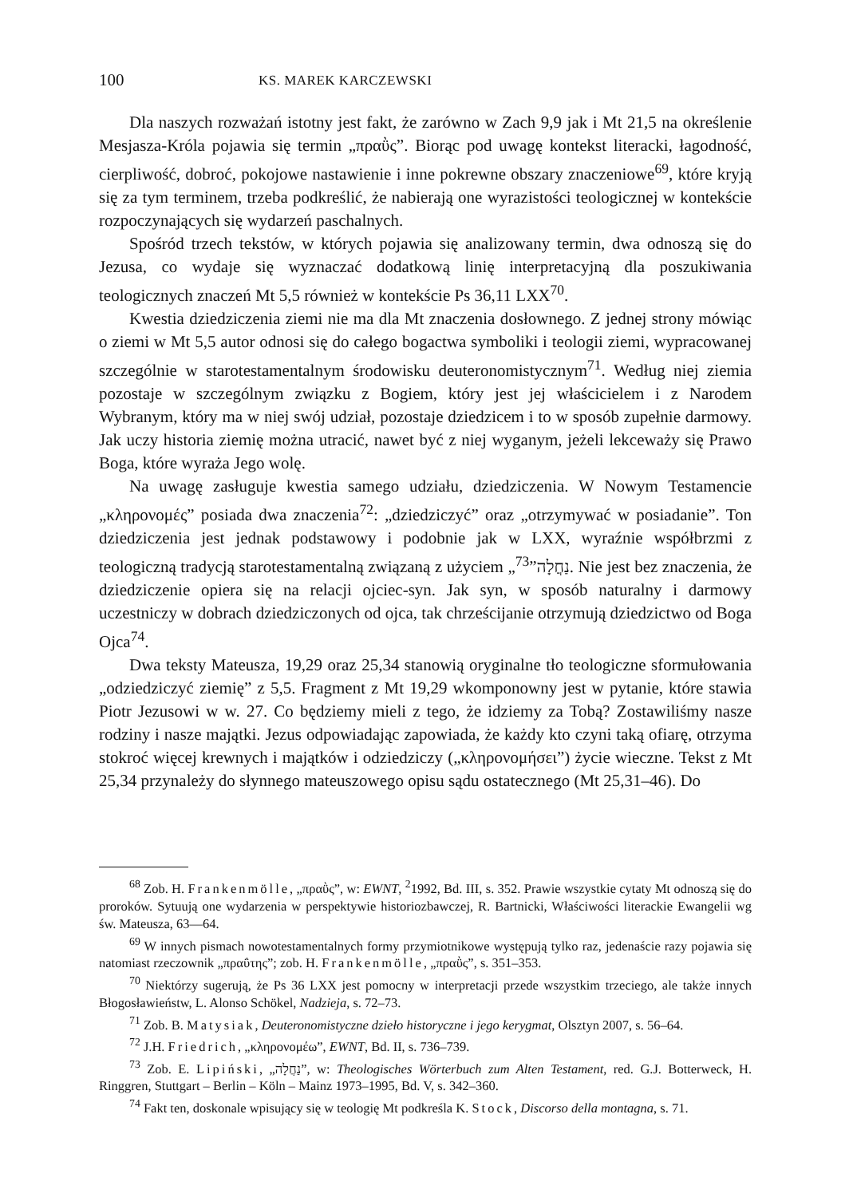100 KS. MAREK KARCZEWSKI
Dla naszych rozważań istotny jest fakt, że zarówno w Zach 9,9 jak i Mt 21,5 na określenie Mesjasza-Króla pojawia się termin „πραῢς”. Biorąc pod uwagę kontekst literacki, łagodność, cierpliwość, dobroć, pokojowe nastawienie i inne pokrewne obszary znaczeniowe<sup>69</sup>, które kryją się za tym terminem, trzeba podkreślić, że nabierają one wyrazistości teologicznej w kontekście rozpoczynających się wydarzeń paschalnych.
Spośród trzech tekstów, w których pojawia się analizowany termin, dwa odnoszą się do Jezusa, co wydaje się wyznaczać dodatkową linię interpretacyjną dla poszukiwania teologicznych znaczeń Mt 5,5 również w kontekście Ps 36,11 LXX<sup>70</sup>.
Kwestia dziedziczenia ziemi nie ma dla Mt znaczenia dosłownego. Z jednej strony mówiąc o ziemi w Mt 5,5 autor odnosi się do całego bogactwa symboliki i teologii ziemi, wypracowanej szczególnie w starotestamentalnym środowisku deuteronomistycznym<sup>71</sup>. Według niej ziemia pozostaje w szczególnym związku z Bogiem, który jest jej właścicielem i z Narodem Wybranym, który ma w niej swój udział, pozostaje dziedzicem i to w sposób zupełnie darmowy. Jak uczy historia ziemię można utracić, nawet być z niej wyganym, jeżeli lekceważy się Prawo Boga, które wyraża Jego wolę.
Na uwagę zasługuje kwestia samego udziału, dziedziczenia. W Nowym Testamencie „κληρονομές” posiada dwa znaczenia<sup>72</sup>: „dziedziczyć” oraz „otrzymywać w posiadanie”. Ton dziedziczenia jest jednak podstawowy i podobnie jak w LXX, wyraźnie współbrzmi z teologiczną tradycją starotestamentalną związaną z użyciem „נַחֲלָה”<sup>73</sup>. Nie jest bez znaczenia, że dziedziczenie opiera się na relacji ojciec-syn. Jak syn, w sposób naturalny i darmowy uczestniczy w dobrach dziedziczonych od ojca, tak chrześcijanie otrzymują dziedzictwo od Boga Ojca<sup>74</sup>.
Dwa teksty Mateusza, 19,29 oraz 25,34 stanowią oryginalne tło teologiczne sformułowania „odziedziczyć ziemię” z 5,5. Fragment z Mt 19,29 wkomponowny jest w pytanie, które stawia Piotr Jezusowi w w. 27. Co będziemy mieli z tego, że idziemy za Tobą? Zostawiliśmy nasze rodziny i nasze majątki. Jezus odpowiadając zapowiada, że każdy kto czyni taką ofiarę, otrzyma stokroć więcej krewnych i majątków i odziedziczy („κληρονομήσει”) życie wieczne. Tekst z Mt 25,34 przynależy do słynnego mateuszowego opisu sądu ostatecznego (Mt 25,31–46). Do
<sup>68</sup> Zob. H. Frankenmölle, „πραῢς”, w: EWNT, <sup>2</sup>1992, Bd. III, s. 352. Prawie wszystkie cytaty Mt odnoszą się do proroków. Sytuują one wydarzenia w perspektywie historiozbawczej, R. Bartnicki, Właściwości literackie Ewangelii wg św. Mateusza, 63—64.
<sup>69</sup> W innych pismach nowotestamentalnych formy przymiotnikowe występują tylko raz, jedenaście razy pojawia się natomiast rzeczownik „πραΰτης”; zob. H. Frankenmölle, „πραῢς”, s. 351–353.
<sup>70</sup> Niektórzy sugerują, że Ps 36 LXX jest pomocny w interpretacji przede wszystkim trzeciego, ale także innych Błogosławieństw, L. Alonso Schökel, Nadzieja, s. 72–73.
<sup>71</sup> Zob. B. Matysiak, Deuteronomistyczne dzieło historyczne i jego kerygmat, Olsztyn 2007, s. 56–64.
<sup>72</sup> J.H. Friedrich, „κληρονομέω”, EWNT, Bd. II, s. 736–739.
<sup>73</sup> Zob. E. Lipiński, „נַחֲלָה”, w: Theologisches Wörterbuch zum Alten Testament, red. G.J. Botterweck, H. Ringgren, Stuttgart – Berlin – Köln – Mainz 1973–1995, Bd. V, s. 342–360.
<sup>74</sup> Fakt ten, doskonale wpisujący się w teologię Mt podkreśla K. Stock, Discorso della montagna, s. 71.